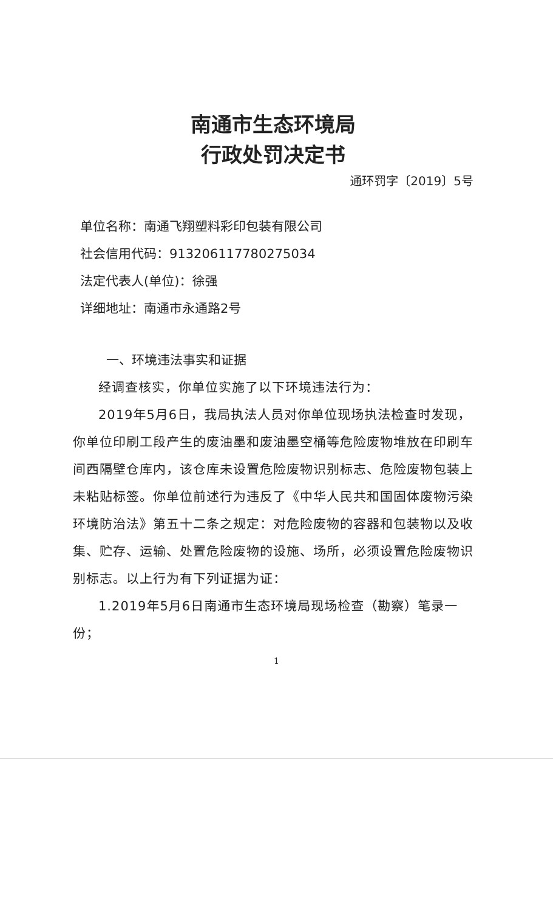南通市生态环境局
行政处罚决定书
通环罚字〔2019〕5号
单位名称：南通飞翔塑料彩印包装有限公司
社会信用代码：913206117780275034
法定代表人(单位)：徐强
详细地址：南通市永通路2号
一、环境违法事实和证据
经调查核实，你单位实施了以下环境违法行为：
2019年5月6日，我局执法人员对你单位现场执法检查时发现，你单位印刷工段产生的废油墨和废油墨空桶等危险废物堆放在印刷车间西隔壁仓库内，该仓库未设置危险废物识别标志、危险废物包装上未粘贴标签。你单位前述行为违反了《中华人民共和国固体废物污染环境防治法》第五十二条之规定：对危险废物的容器和包装物以及收集、贮存、运输、处置危险废物的设施、场所，必须设置危险废物识别标志。以上行为有下列证据为证：
1.2019年5月6日南通市生态环境局现场检查（勘察）笔录一份；
1